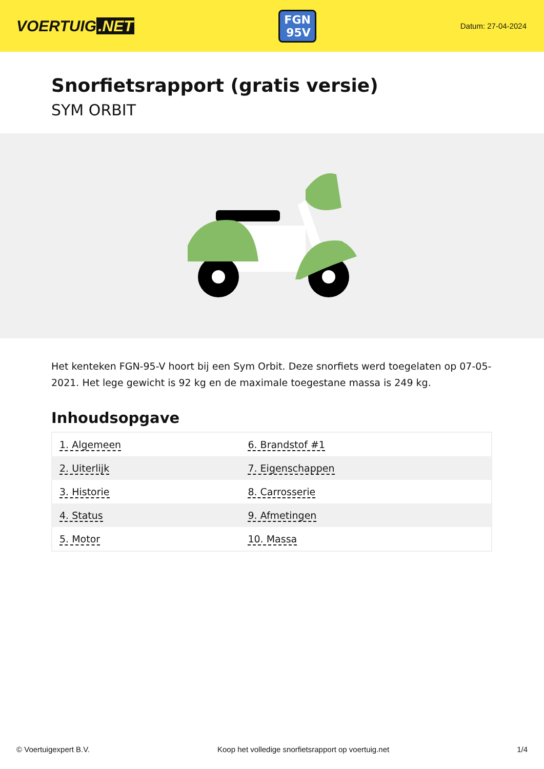VOERTUIG.NET
FGN
95V
Datum: 27-04-2024
Snorfietsrapport (gratis versie)
SYM ORBIT
Het kenteken FGN-95-V hoort bij een Sym Orbit. Deze snorfiets werd toegelaten op 07-05-2021. Het lege gewicht is 92 kg en de maximale toegestane massa is 249 kg.
Inhoudsopgave
| 1. Algemeen | 6. Brandstof #1 |
| 2. Uiterlijk | 7. Eigenschappen |
| 3. Historie | 8. Carrosserie |
| 4. Status | 9. Afmetingen |
| 5. Motor | 10. Massa |
© Voertuigexpert B.V. Koop het volledige snorfietsrapport op voertuig.net 1/4